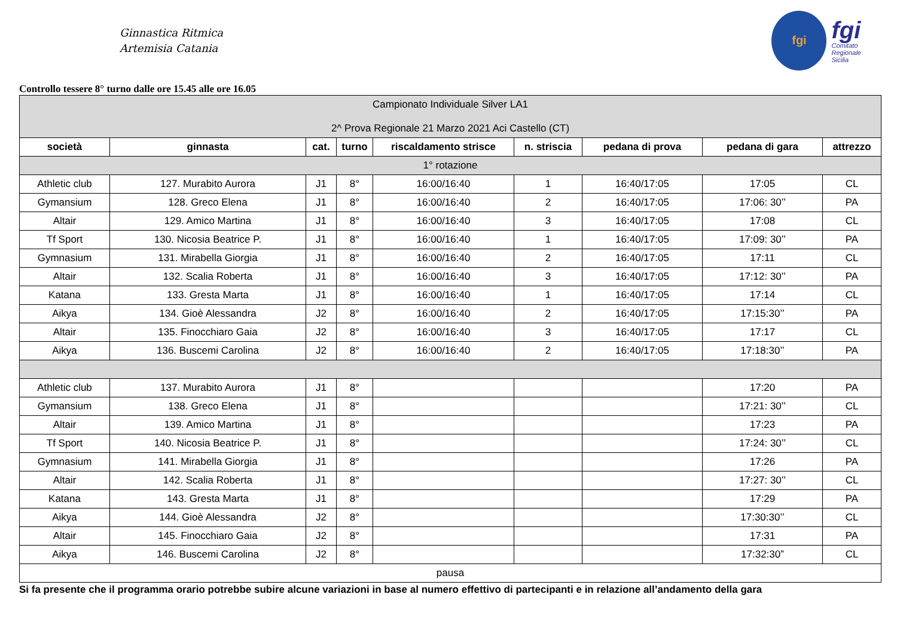Ginnastica Ritmica
Artemisia Catania
fgi
fgi
Comitato
Regionale
Sicilia
Controllo tessere 8° turno dalle ore 15.45 alle ore 16.05
| Campionato Individuale Silver LA1 2^ Prova Regionale 21 Marzo 2021 Aci Castello (CT) | | | | | | | | |
| società | ginnasta | cat. | turno | riscaldamento strisce | n. striscia | pedana di prova | pedana di gara | attrezzo |
| 1° rotazione | | | | | | | | |
| Athletic club | 127. Murabito Aurora | J1 | 8° | 16:00/16:40 | 1 | 16:40/17:05 | 17:05 | CL |
| Gymansium | 128. Greco Elena | J1 | 8° | 16:00/16:40 | 2 | 16:40/17:05 | 17:06: 30’’ | PA |
| Altair | 129. Amico Martina | J1 | 8° | 16:00/16:40 | 3 | 16:40/17:05 | 17:08 | CL |
| Tf Sport | 130. Nicosia Beatrice P. | J1 | 8° | 16:00/16:40 | 1 | 16:40/17:05 | 17:09: 30’’ | PA |
| Gymnasium | 131. Mirabella Giorgia | J1 | 8° | 16:00/16:40 | 2 | 16:40/17:05 | 17:11 | CL |
| Altair | 132. Scalia Roberta | J1 | 8° | 16:00/16:40 | 3 | 16:40/17:05 | 17:12: 30’’ | PA |
| Katana | 133. Gresta Marta | J1 | 8° | 16:00/16:40 | 1 | 16:40/17:05 | 17:14 | CL |
| Aikya | 134. Gioè Alessandra | J2 | 8° | 16:00/16:40 | 2 | 16:40/17:05 | 17:15:30’’ | PA |
| Altair | 135. Finocchiaro Gaia | J2 | 8° | 16:00/16:40 | 3 | 16:40/17:05 | 17:17 | CL |
| Aikya | 136. Buscemi Carolina | J2 | 8° | 16:00/16:40 | 2 | 16:40/17:05 | 17:18:30’’ | PA |
| Athletic club | 137. Murabito Aurora | J1 | 8° | | | | 17:20 | PA |
| Gymansium | 138. Greco Elena | J1 | 8° | | | | 17:21: 30’’ | CL |
| Altair | 139. Amico Martina | J1 | 8° | | | | 17:23 | PA |
| Tf Sport | 140. Nicosia Beatrice P. | J1 | 8° | | | | 17:24: 30’’ | CL |
| Gymnasium | 141. Mirabella Giorgia | J1 | 8° | | | | 17:26 | PA |
| Altair | 142. Scalia Roberta | J1 | 8° | | | | 17:27: 30’’ | CL |
| Katana | 143. Gresta Marta | J1 | 8° | | | | 17:29 | PA |
| Aikya | 144. Gioè Alessandra | J2 | 8° | | | | 17:30:30’’ | CL |
| Altair | 145. Finocchiaro Gaia | J2 | 8° | | | | 17:31 | PA |
| Aikya | 146. Buscemi Carolina | J2 | 8° | | | | 17:32:30” | CL |
| pausa | | | | | | | | |
Si fa presente che il programma orario potrebbe subire alcune variazioni in base al numero effettivo di partecipanti e in relazione all’andamento della gara